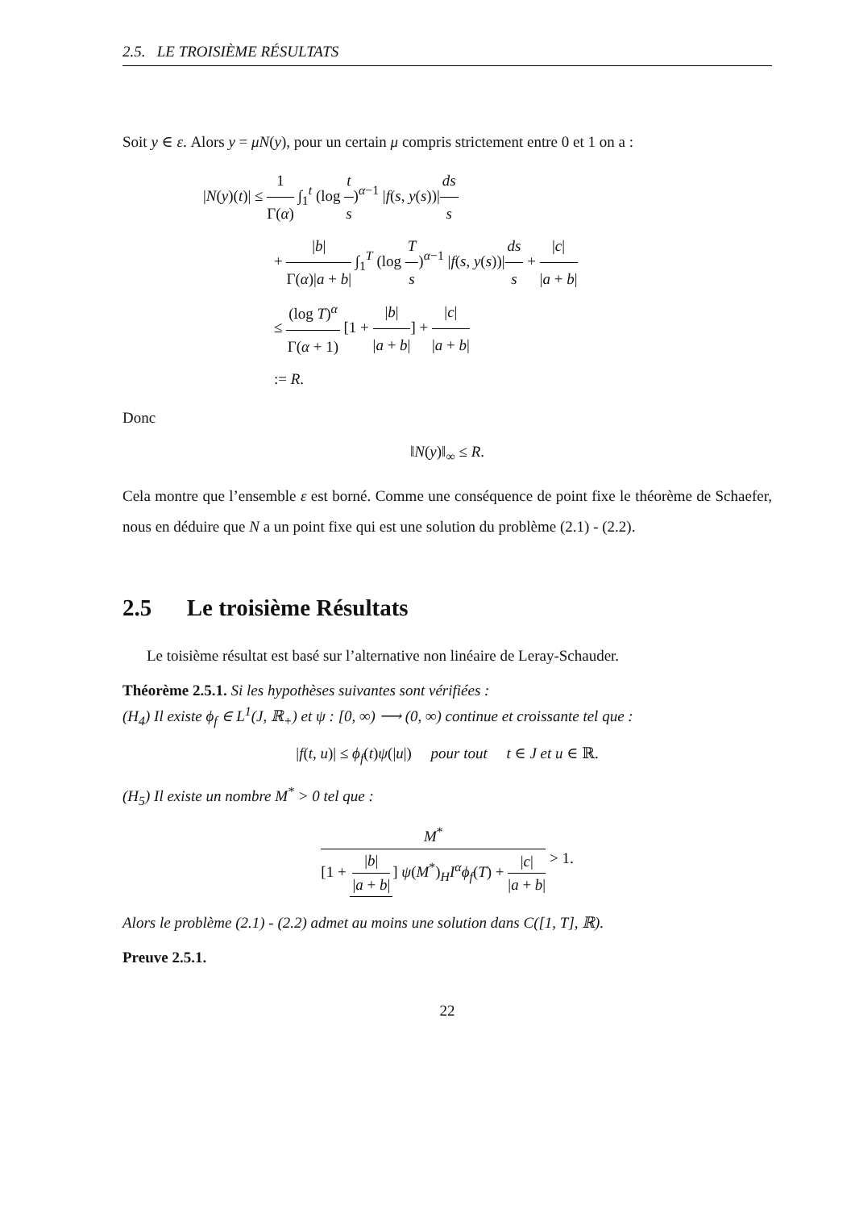2.5. LE TROISIÈME RÉSULTATS
Soit y ∈ ε. Alors y = μN(y), pour un certain μ compris strictement entre 0 et 1 on a :
|N(y)(t)| ≤ 1 Γ(α) ∫<sub>1</sub><sup>t</sup> (log t s)<sup>α−1</sup> |f(s, y(s))|ds s
+ |b| Γ(α)|a + b| ∫<sub>1</sub><sup>T</sup> (log T s)<sup>α−1</sup> |f(s, y(s))|ds s + |c| |a + b|
≤ (log T)<sup>α</sup> Γ(α + 1) [1 + |b| |a + b|] + |c| |a + b|
:= R.
Donc
‖N(y)‖<sub>∞</sub> ≤ R.
Cela montre que l’ensemble ε est borné. Comme une conséquence de point fixe le théorème de Schaefer, nous en déduire que N a un point fixe qui est une solution du problème (2.1) - (2.2).
2.5 Le troisième Résultats
Le toisième résultat est basé sur l’alternative non linéaire de Leray-Schauder.
Théorème 2.5.1. Si les hypothèses suivantes sont vérifiées :
(H<sub>4</sub>) Il existe ϕ<sub>f</sub> ∈ L<sup>1</sup>(J, ℝ<sub>+</sub>) et ψ : [0, ∞) ⟶ (0, ∞) continue et croissante tel que :
|f(t, u)| ≤ ϕ<sub>f</sub>(t)ψ(|u|) pour tout t ∈ J et u ∈ ℝ.
(H<sub>5</sub>) Il existe un nombre M<sup>*</sup> > 0 tel que :
M<sup>*</sup> [1 + |b| |a + b|] ψ(M<sup>*</sup>)<sub>H</sub>I<sup>α</sup>ϕ<sub>f</sub>(T) + |c| |a + b| > 1.
Alors le problème (2.1) - (2.2) admet au moins une solution dans C([1, T], ℝ).
Preuve 2.5.1.
22